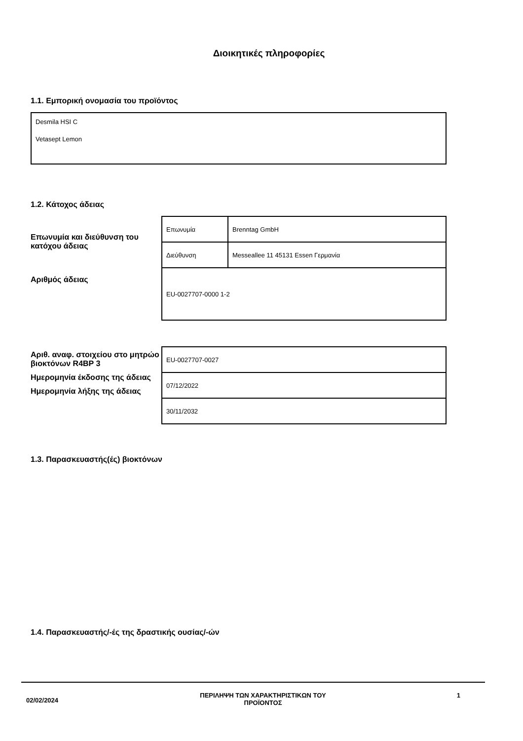Διοικητικές πληροφορίες
1.1. Εμπορική ονομασία του προϊόντος
Desmila HSI C
Vetasept Lemon
1.2. Κάτοχος άδειας
Επωνυμία και διεύθυνση του κατόχου άδειας
Αριθμός άδειας
| Επωνυμία | Brenntag GmbH |
| Διεύθυνση | Messeallee 11 45131 Essen Γερμανία |
| EU-0027707-0000 1-2 | |
Αριθ. αναφ. στοιχείου στο μητρώο βιοκτόνων R4BP 3
Ημερομηνία έκδοσης της άδειας
Ημερομηνία λήξης της άδειας
| EU-0027707-0027 |
| 07/12/2022 |
| 30/11/2032 |
1.3. Παρασκευαστής(ές) βιοκτόνων
1.4. Παρασκευαστής/-ές της δραστικής ουσίας/-ών
02/02/2024
ΠΕΡΙΛΗΨΗ ΤΩΝ ΧΑΡΑΚΤΗΡΙΣΤΙΚΩΝ ΤΟΥ ΠΡΟΪΟΝΤΟΣ
1